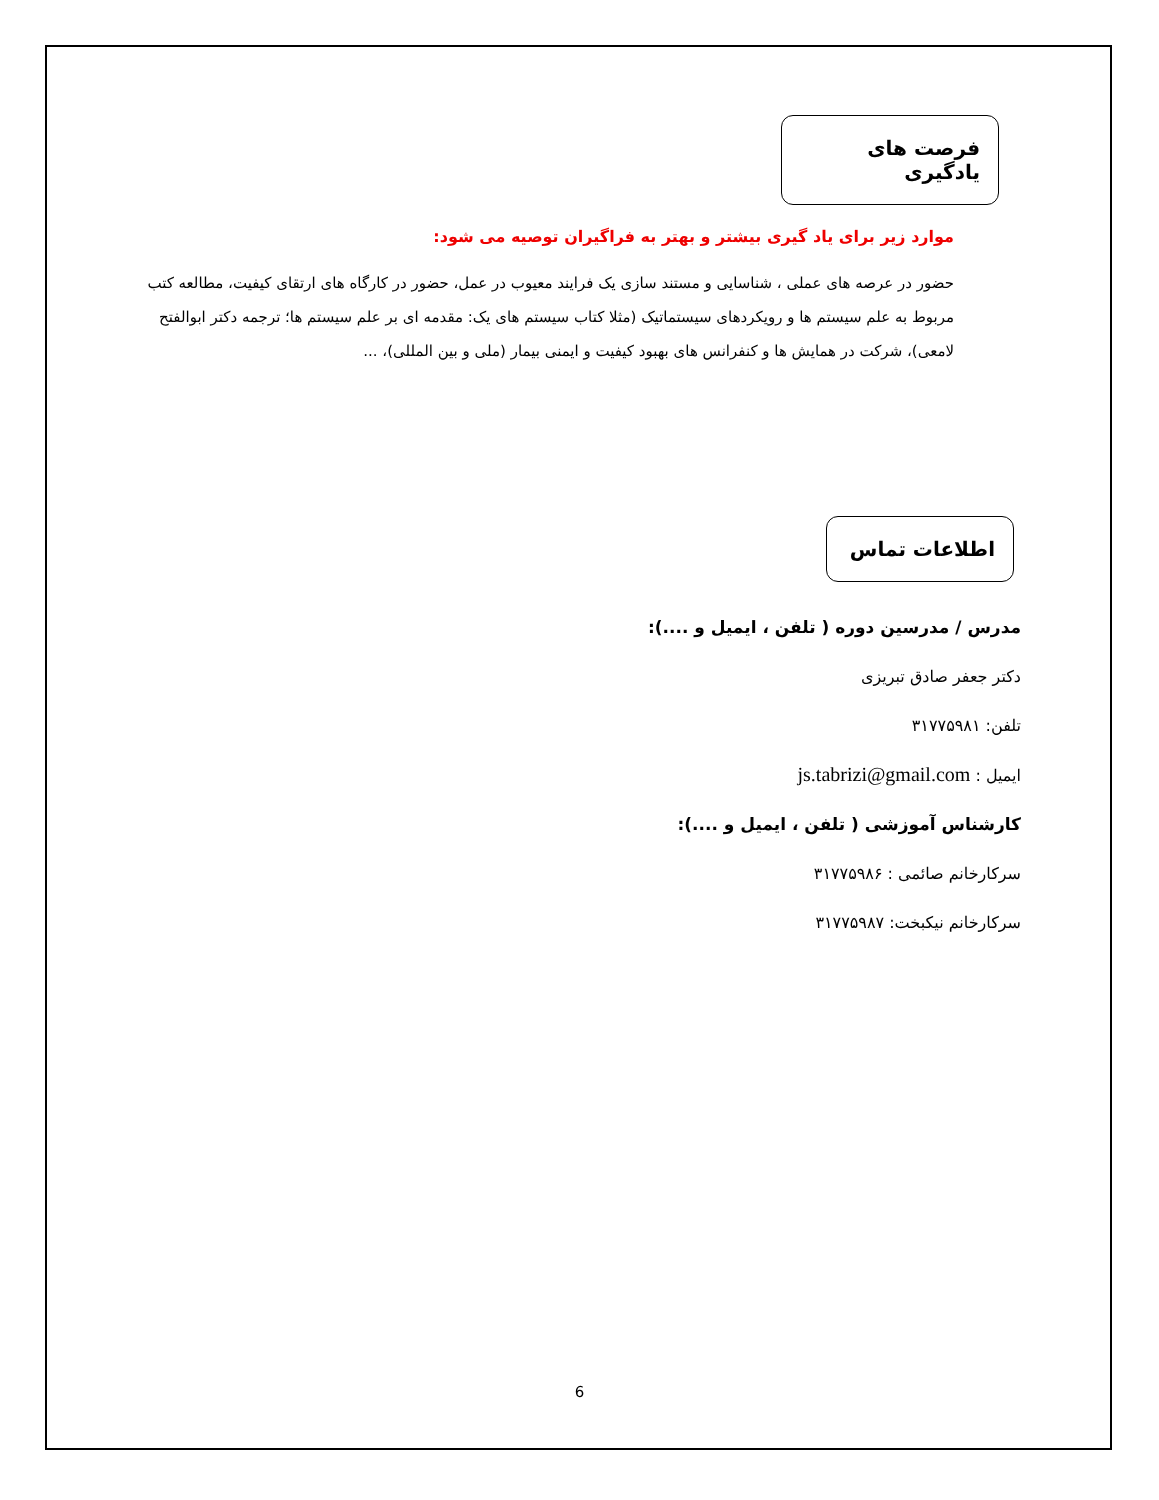فرصت های یادگیری
موارد زیر برای یاد گیری بیشتر و بهتر به فراگیران توصیه می شود:
حضور در عرصه های عملی ، شناسایی و مستند سازی یک فرایند معیوب در عمل، حضور در کارگاه های ارتقای کیفیت، مطالعه کتب مربوط به علم سیستم ها و رویکردهای سیستماتیک (مثلا کتاب سیستم های یک: مقدمه ای بر علم سیستم ها؛ ترجمه دکتر ابوالفتح لامعی)، شرکت در همایش ها و کنفرانس های بهبود کیفیت و ایمنی بیمار (ملی و بین المللی)، ...
اطلاعات تماس
مدرس / مدرسین دوره ( تلفن ، ایمیل و ....):
دکتر جعفر صادق تبریزی
تلفن: ۳۱۷۷۵۹۸۱
ایمیل : js.tabrizi@gmail.com
کارشناس آموزشی ( تلفن ، ایمیل و ....):
سرکارخانم صائمی : ۳۱۷۷۵۹۸۶
سرکارخانم نیکبخت: ۳۱۷۷۵۹۸۷
6